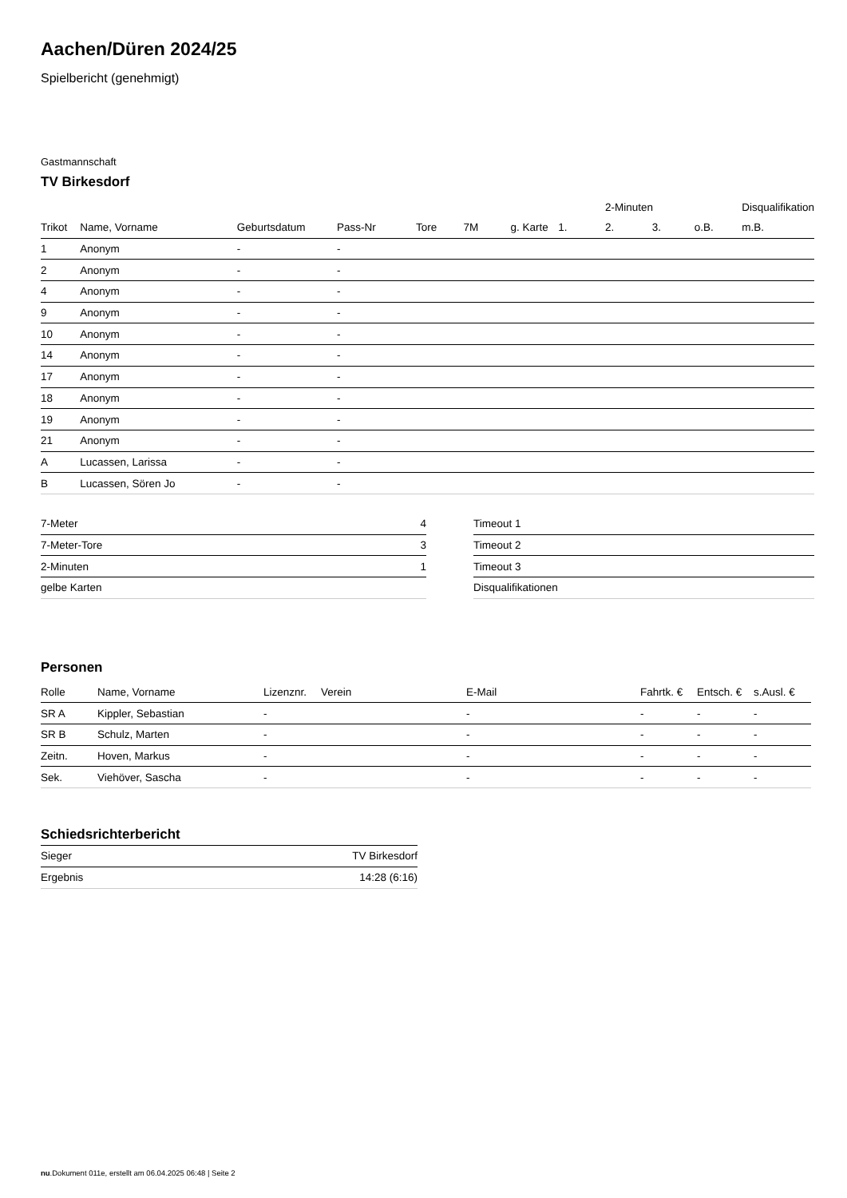Aachen/Düren 2024/25
Spielbericht (genehmigt)
Gastmannschaft
TV Birkesdorf
| | | | | | | | | 2-Minuten | | | Disqualifikation |
| --- | --- | --- | --- | --- | --- | --- | --- | --- | --- | --- | --- |
| Trikot | Name, Vorname | Geburtsdatum | Pass-Nr | Tore | 7M | g. Karte | 1. | 2. | 3. | o.B. | m.B. |
| 1 | Anonym | - | - | | | | | | | | |
| 2 | Anonym | - | - | | | | | | | | |
| 4 | Anonym | - | - | | | | | | | | |
| 9 | Anonym | - | - | | | | | | | | |
| 10 | Anonym | - | - | | | | | | | | |
| 14 | Anonym | - | - | | | | | | | | |
| 17 | Anonym | - | - | | | | | | | | |
| 18 | Anonym | - | - | | | | | | | | |
| 19 | Anonym | - | - | | | | | | | | |
| 21 | Anonym | - | - | | | | | | | | |
| A | Lucassen, Larissa | - | - | | | | | | | | |
| B | Lucassen, Sören Jo | - | - | | | | | | | | |
| 7-Meter | 4 |
| 7-Meter-Tore | 3 |
| 2-Minuten | 1 |
| gelbe Karten | |
| Timeout 1 |
| Timeout 2 |
| Timeout 3 |
| Disqualifikationen |
Personen
| Rolle | Name, Vorname | Lizenznr. | Verein | E-Mail | Fahrtk. € | Entsch. € | s.Ausl. € |
| --- | --- | --- | --- | --- | --- | --- | --- |
| SR A | Kippler, Sebastian | - | | - | - | - | - |
| SR B | Schulz, Marten | - | | - | - | - | - |
| Zeitn. | Hoven, Markus | - | | - | - | - | - |
| Sek. | Viehöver, Sascha | - | | - | - | - | - |
Schiedsrichterbericht
| Sieger | TV Birkesdorf |
| Ergebnis | 14:28 (6:16) |
nu.Dokument 011e, erstellt am 06.04.2025 06:48 | Seite 2